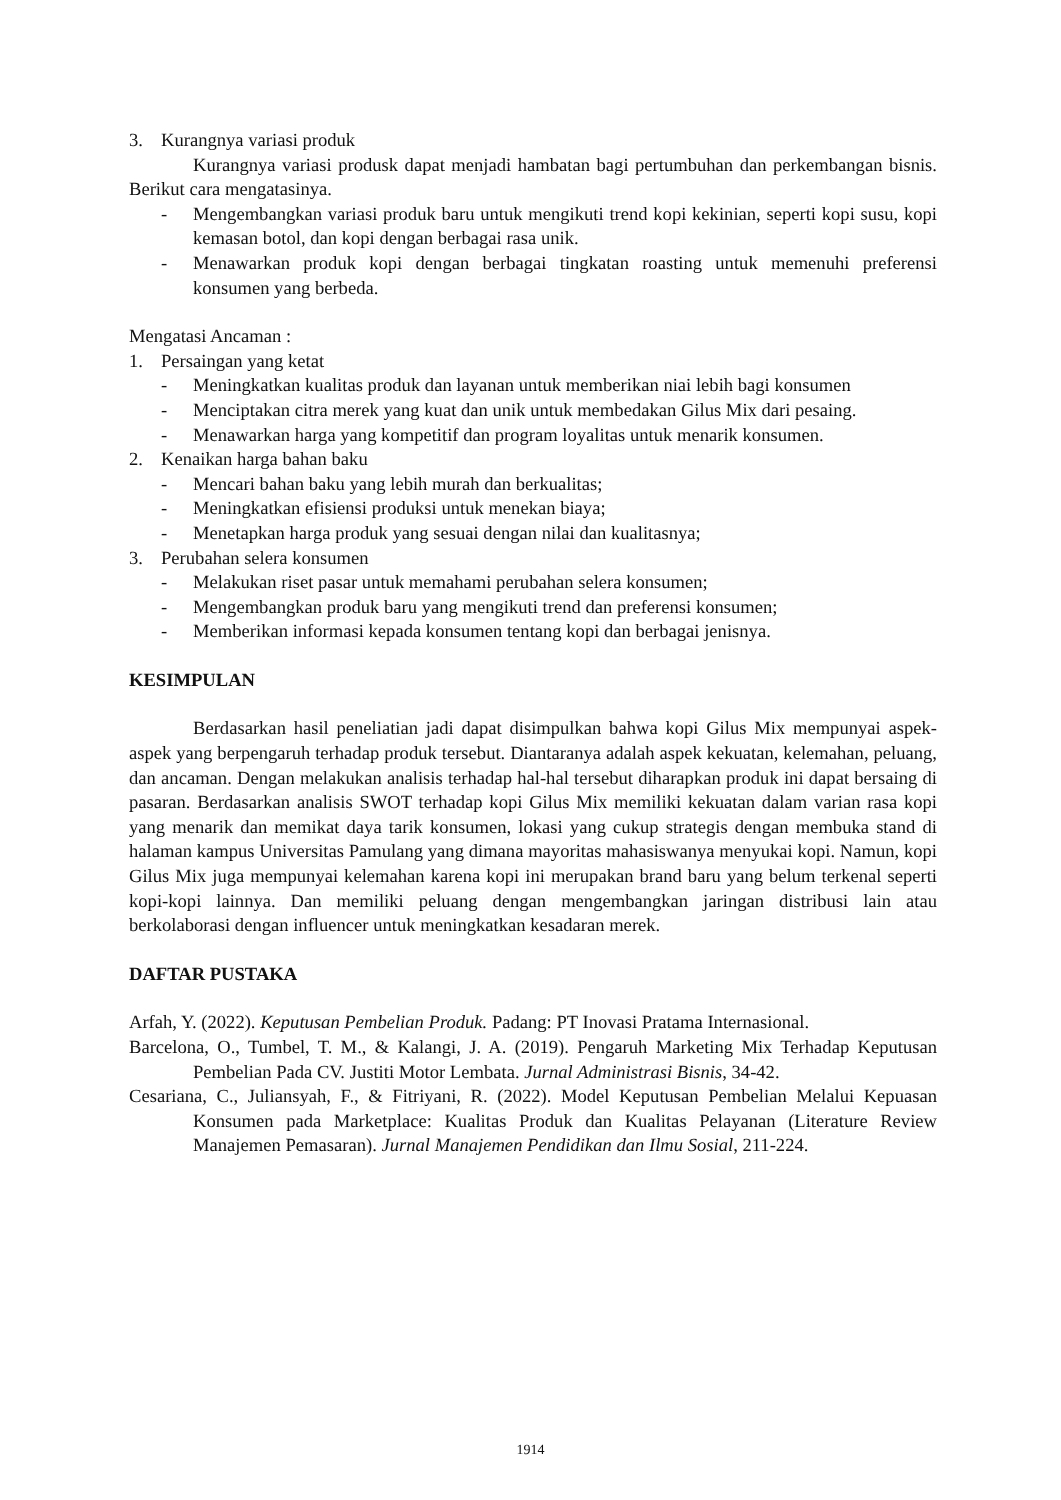3. Kurangnya variasi produk
Kurangnya variasi produsk dapat menjadi hambatan bagi pertumbuhan dan perkembangan bisnis. Berikut cara mengatasinya.
- Mengembangkan variasi produk baru untuk mengikuti trend kopi kekinian, seperti kopi susu, kopi kemasan botol, dan kopi dengan berbagai rasa unik.
- Menawarkan produk kopi dengan berbagai tingkatan roasting untuk memenuhi preferensi konsumen yang berbeda.
Mengatasi Ancaman :
1. Persaingan yang ketat
- Meningkatkan kualitas produk dan layanan untuk memberikan niai lebih bagi konsumen
- Menciptakan citra merek yang kuat dan unik untuk membedakan Gilus Mix dari pesaing.
- Menawarkan harga yang kompetitif dan program loyalitas untuk menarik konsumen.
2. Kenaikan harga bahan baku
- Mencari bahan baku yang lebih murah dan berkualitas;
- Meningkatkan efisiensi produksi untuk menekan biaya;
- Menetapkan harga produk yang sesuai dengan nilai dan kualitasnya;
3. Perubahan selera konsumen
- Melakukan riset pasar untuk memahami perubahan selera konsumen;
- Mengembangkan produk baru yang mengikuti trend dan preferensi konsumen;
- Memberikan informasi kepada konsumen tentang kopi dan berbagai jenisnya.
KESIMPULAN
Berdasarkan hasil peneliatian jadi dapat disimpulkan bahwa kopi Gilus Mix mempunyai aspek-aspek yang berpengaruh terhadap produk tersebut. Diantaranya adalah aspek kekuatan, kelemahan, peluang, dan ancaman. Dengan melakukan analisis terhadap hal-hal tersebut diharapkan produk ini dapat bersaing di pasaran. Berdasarkan analisis SWOT terhadap kopi Gilus Mix memiliki kekuatan dalam varian rasa kopi yang menarik dan memikat daya tarik konsumen, lokasi yang cukup strategis dengan membuka stand di halaman kampus Universitas Pamulang yang dimana mayoritas mahasiswanya menyukai kopi. Namun, kopi Gilus Mix juga mempunyai kelemahan karena kopi ini merupakan brand baru yang belum terkenal seperti kopi-kopi lainnya. Dan memiliki peluang dengan mengembangkan jaringan distribusi lain atau berkolaborasi dengan influencer untuk meningkatkan kesadaran merek.
DAFTAR PUSTAKA
Arfah, Y. (2022). Keputusan Pembelian Produk. Padang: PT Inovasi Pratama Internasional.
Barcelona, O., Tumbel, T. M., & Kalangi, J. A. (2019). Pengaruh Marketing Mix Terhadap Keputusan Pembelian Pada CV. Justiti Motor Lembata. Jurnal Administrasi Bisnis, 34-42.
Cesariana, C., Juliansyah, F., & Fitriyani, R. (2022). Model Keputusan Pembelian Melalui Kepuasan Konsumen pada Marketplace: Kualitas Produk dan Kualitas Pelayanan (Literature Review Manajemen Pemasaran). Jurnal Manajemen Pendidikan dan Ilmu Sosial, 211-224.
1914